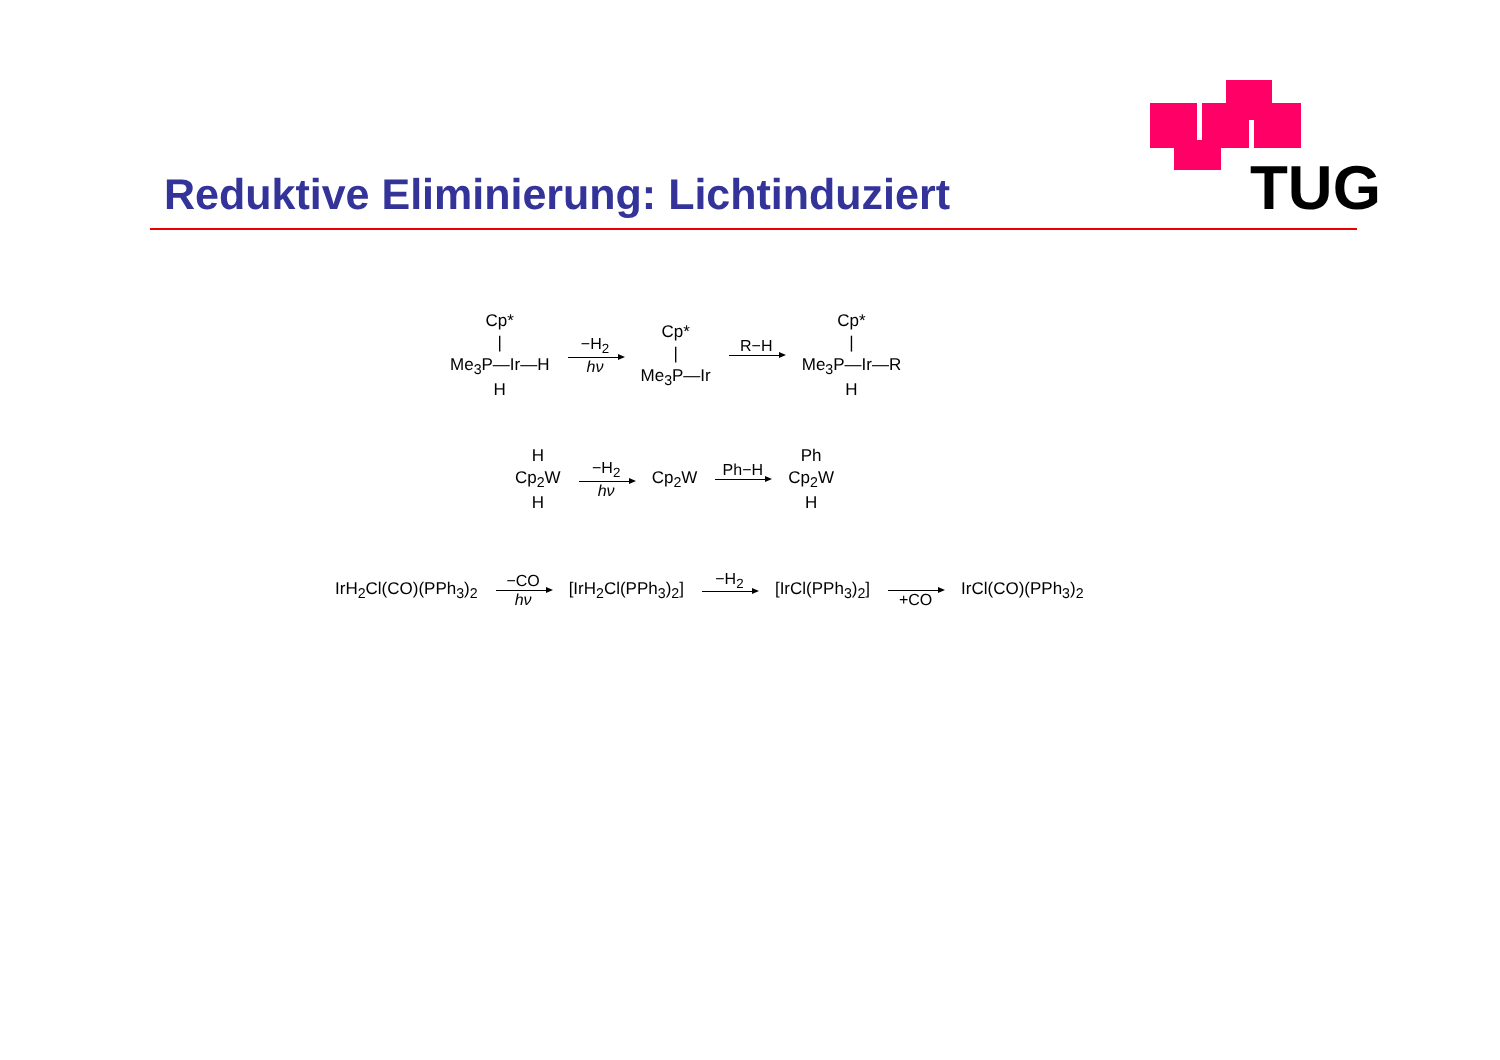TUG
Reduktive Eliminierung: Lichtinduziert
Cp*
|
Me<sub>3</sub>P—Ir—H
H
−H<sub>2</sub>
hν
Cp*
|
Me<sub>3</sub>P—Ir
R−H
Cp*
|
Me<sub>3</sub>P—Ir—R
H
H
Cp<sub>2</sub>W
H
−H<sub>2</sub>
hν
Cp<sub>2</sub>W Ph−H
Ph
Cp<sub>2</sub>W
H
IrH<sub>2</sub>Cl(CO)(PPh<sub>3</sub>)<sub>2</sub>
−CO
hν
[IrH<sub>2</sub>Cl(PPh<sub>3</sub>)<sub>2</sub>] −H<sub>2</sub> [IrCl(PPh<sub>3</sub>)<sub>2</sub>] +CO IrCl(CO)(PPh<sub>3</sub>)<sub>2</sub>